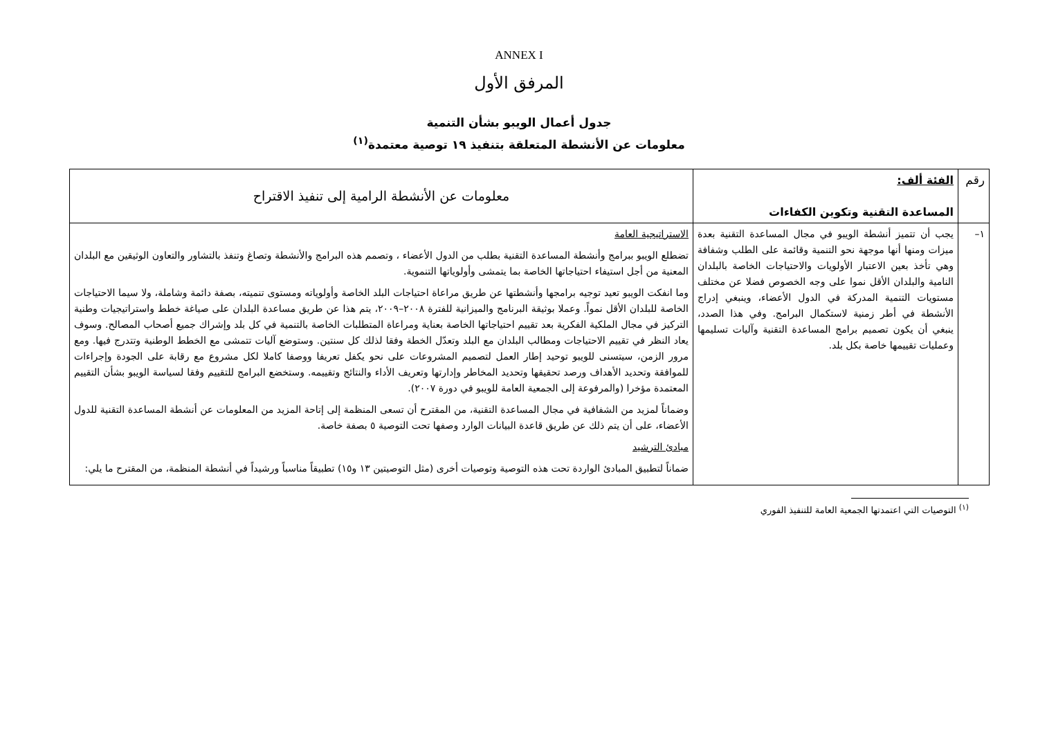ANNEX I
المرفق الأول
جدول أعمال الويبو بشأن التنمية
معلومات عن الأنشطة المتعلقة بتنفيذ ١٩ توصية معتمدة<sup>(١)</sup>
| رقم | الفئة ألف: المساعدة التقنية وتكوين الكفاءات | معلومات عن الأنشطة الرامية إلى تنفيذ الاقتراح |
| --- | --- | --- |
| ١– | يجب أن تتميز أنشطة الويبو في مجال المساعدة التقنية بعدة ميزات ومنها أنها موجهة نحو التنمية وقائمة على الطلب وشفافة وهي تأخذ بعين الاعتبار الأولويات والاحتياجات الخاصة بالبلدان النامية والبلدان الأقل نموا على وجه الخصوص فضلا عن مختلف مستويات التنمية المدركة في الدول الأعضاء، وينبغي إدراج الأنشطة في أطر زمنية لاستكمال البرامج. وفي هذا الصدد، ينبغي أن يكون تصميم برامج المساعدة التقنية وآليات تسليمها وعمليات تقييمها خاصة بكل بلد. | الاستراتيجية العامة تضطلع الويبو ببرامج وأنشطة المساعدة التقنية بطلب من الدول الأعضاء ، وتصمم هذه البرامج والأنشطة وتصاغ وتنفذ بالتشاور والتعاون الوثيقين مع البلدان المعنية من أجل استيفاء احتياجاتها الخاصة بما يتمشى وأولوياتها التنموية. وما انفكت الويبو تعيد توجيه برامجها وأنشطتها عن طريق مراعاة احتياجات البلد الخاصة وأولوياته ومستوى تنميته، بصفة دائمة وشاملة، ولا سيما الاحتياجات الخاصة للبلدان الأقل نمواً. وعملا بوثيقة البرنامج والميزانية للفترة ٢٠٠٨–٢٠٠٩، يتم هذا عن طريق مساعدة البلدان على صياغة خطط واستراتيجيات وطنية التركيز في مجال الملكية الفكرية بعد تقييم احتياجاتها الخاصة بعناية ومراعاة المتطلبات الخاصة بالتنمية في كل بلد وإشراك جميع أصحاب المصالح. وسوف يعاد النظر في تقييم الاحتياجات ومطالب البلدان مع البلد وتعدّل الخطة وفقا لذلك كل سنتين. وستوضع آليات تتمشى مع الخطط الوطنية وتتدرج فيها. ومع مرور الزمن، سيتسنى للويبو توحيد إطار العمل لتصميم المشروعات على نحو يكفل تعريفا ووصفا كاملا لكل مشروع مع رقابة على الجودة وإجراءات للموافقة وتحديد الأهداف ورصد تحقيقها وتحديد المخاطر وإدارتها وتعريف الأداء والنتائج وتقييمه. وستخضع البرامج للتقييم وفقا لسياسة الويبو بشأن التقييم المعتمدة مؤخرا (والمرفوعة إلى الجمعية العامة للويبو في دورة ٢٠٠٧). وضماناً لمزيد من الشفافية في مجال المساعدة التقنية، من المقترح أن تسعى المنظمة إلى إتاحة المزيد من المعلومات عن أنشطة المساعدة التقنية للدول الأعضاء، على أن يتم ذلك عن طريق قاعدة البيانات الوارد وصفها تحت التوصية ٥ بصفة خاصة. مبادئ الترشيد ضماناً لتطبيق المبادئ الواردة تحت هذه التوصية وتوصيات أخرى (مثل التوصيتين ١٣ و١٥) تطبيقاً مناسباً ورشيداً في أنشطة المنظمة، من المقترح ما يلي: |
<sup>(١)</sup> التوصيات التي اعتمدتها الجمعية العامة للتنفيذ الفوري